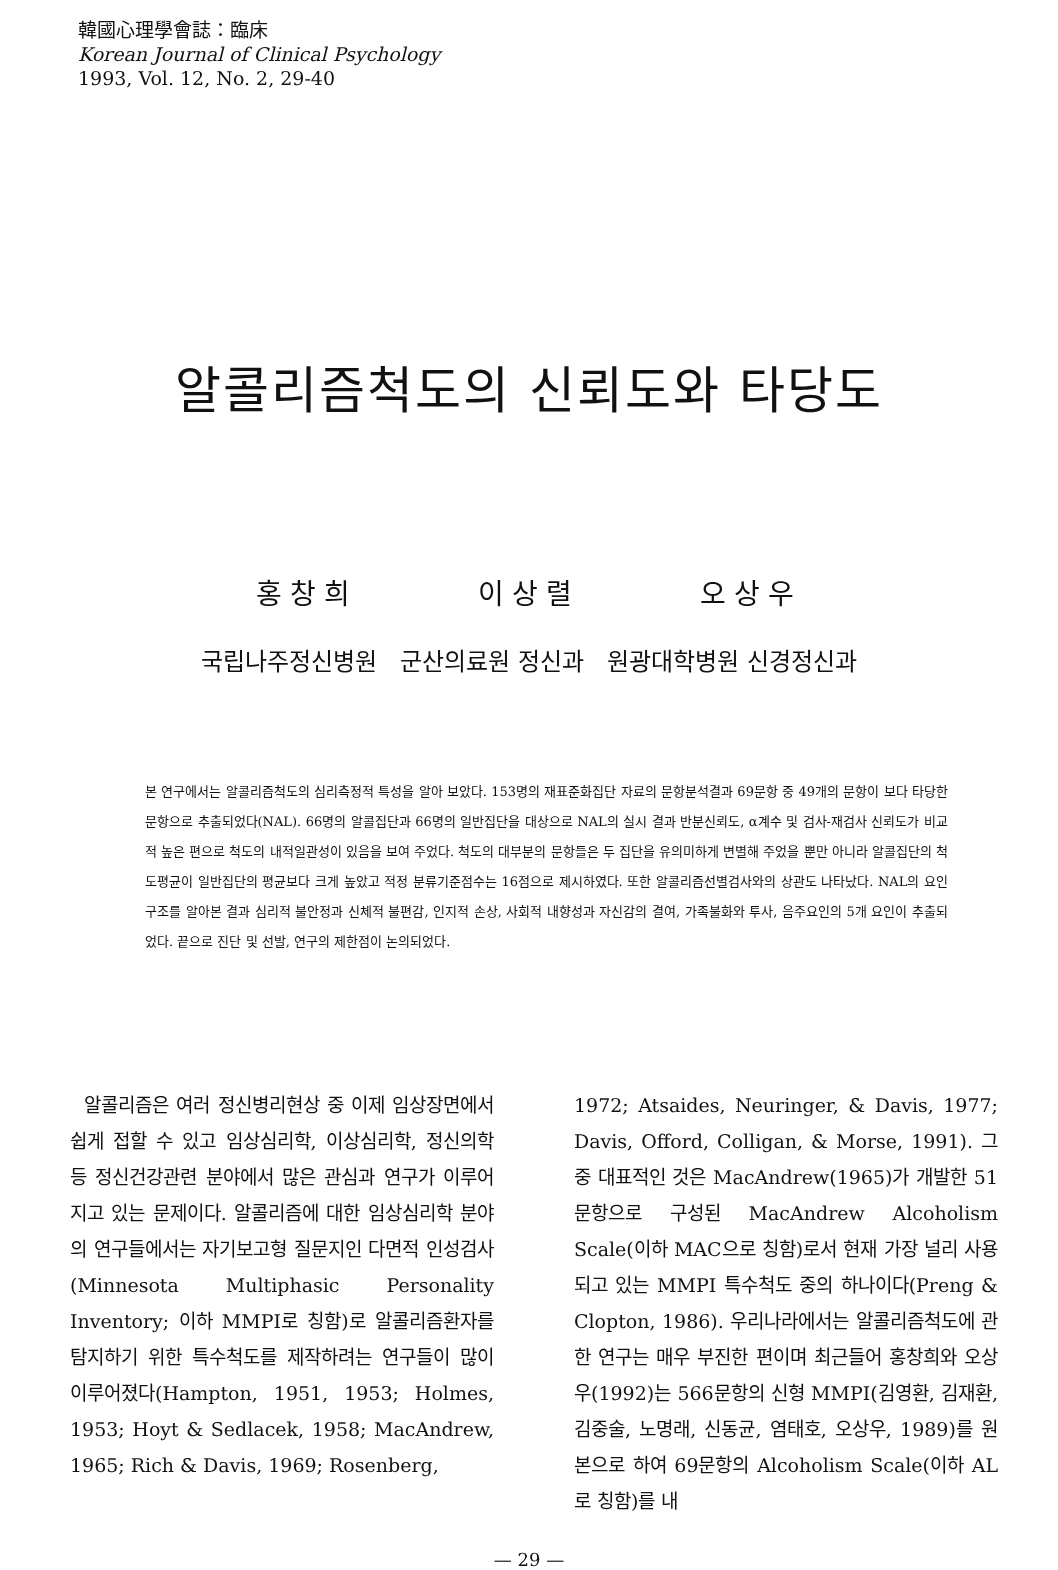韓國心理學會誌：臨床
Korean Journal of Clinical Psychology
1993, Vol. 12, No. 2, 29-40
알콜리즘척도의 신뢰도와 타당도
홍창희 이상렬 오상우
국립나주정신병원 군산의료원 정신과 원광대학병원 신경정신과
본 연구에서는 알콜리즘척도의 심리측정적 특성을 알아 보았다. 153명의 재표준화집단 자료의 문항분석결과 69문항 중 49개의 문항이 보다 타당한 문항으로 추출되었다(NAL). 66명의 알콜집단과 66명의 일반집단을 대상으로 NAL의 실시 결과 반분신뢰도, α계수 및 검사-재검사 신뢰도가 비교적 높은 편으로 척도의 내적일관성이 있음을 보여 주었다. 척도의 대부분의 문항들은 두 집단을 유의미하게 변별해 주었을 뿐만 아니라 알콜집단의 척도평균이 일반집단의 평균보다 크게 높았고 적정 분류기준점수는 16점으로 제시하였다. 또한 알콜리즘선별검사와의 상관도 나타났다. NAL의 요인구조를 알아본 결과 심리적 불안정과 신체적 불편감, 인지적 손상, 사회적 내향성과 자신감의 결여, 가족불화와 투사, 음주요인의 5개 요인이 추출되었다. 끝으로 진단 및 선발, 연구의 제한점이 논의되었다.
알콜리즘은 여러 정신병리현상 중 이제 임상장면에서 쉽게 접할 수 있고 임상심리학, 이상심리학, 정신의학 등 정신건강관련 분야에서 많은 관심과 연구가 이루어지고 있는 문제이다. 알콜리즘에 대한 임상심리학 분야의 연구들에서는 자기보고형 질문지인 다면적 인성검사(Minnesota Multiphasic Personality Inventory; 이하 MMPI로 칭함)로 알콜리즘환자를 탐지하기 위한 특수척도를 제작하려는 연구들이 많이 이루어졌다(Hampton, 1951, 1953; Holmes, 1953; Hoyt & Sedlacek, 1958; MacAndrew, 1965; Rich & Davis, 1969; Rosenberg,
1972; Atsaides, Neuringer, & Davis, 1977; Davis, Offord, Colligan, & Morse, 1991). 그 중 대표적인 것은 MacAndrew(1965)가 개발한 51문항으로 구성된 MacAndrew Alcoholism Scale(이하 MAC으로 칭함)로서 현재 가장 널리 사용되고 있는 MMPI 특수척도 중의 하나이다(Preng & Clopton, 1986). 우리나라에서는 알콜리즘척도에 관한 연구는 매우 부진한 편이며 최근들어 홍창희와 오상우(1992)는 566문항의 신형 MMPI(김영환, 김재환, 김중술, 노명래, 신동균, 염태호, 오상우, 1989)를 원본으로 하여 69문항의 Alcoholism Scale(이하 AL로 칭함)를 내
— 29 —